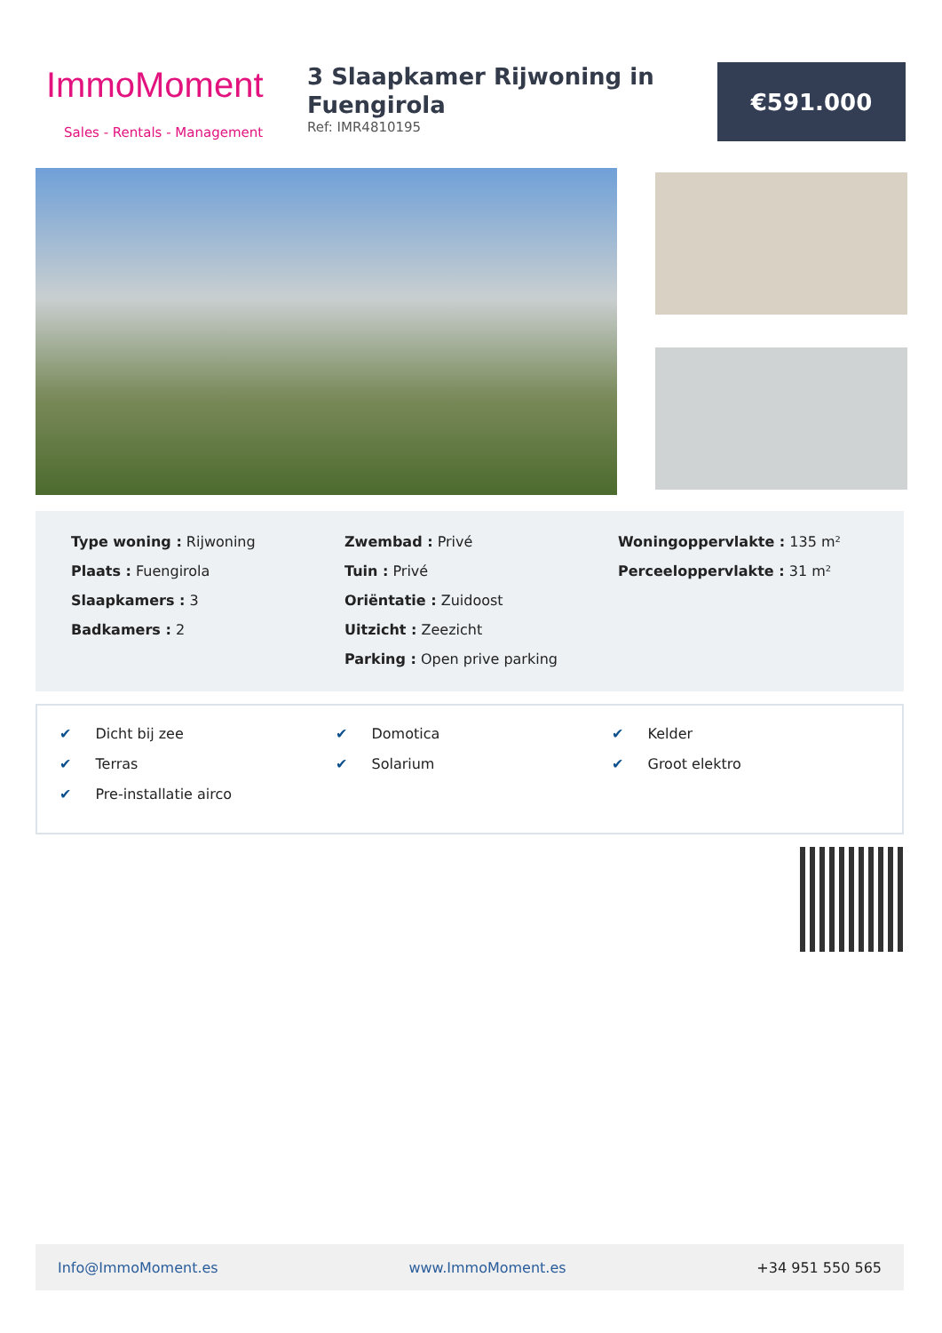ImmoMoment
Sales - Rentals - Management
3 Slaapkamer Rijwoning in Fuengirola
Ref: IMR4810195
€591.000
Type woning : Rijwoning
Plaats : Fuengirola
Slaapkamers : 3
Badkamers : 2
Zwembad : Privé
Tuin : Privé
Oriëntatie : Zuidoost
Uitzicht : Zeezicht
Parking : Open prive parking
Woningoppervlakte : 135 m²
Perceeloppervlakte : 31 m²
✔ Dicht bij zee
✔ Terras
✔ Pre-installatie airco
✔ Domotica
✔ Solarium
✔ Kelder
✔ Groot elektro
Info@ImmoMoment.es www.ImmoMoment.es +34 951 550 565